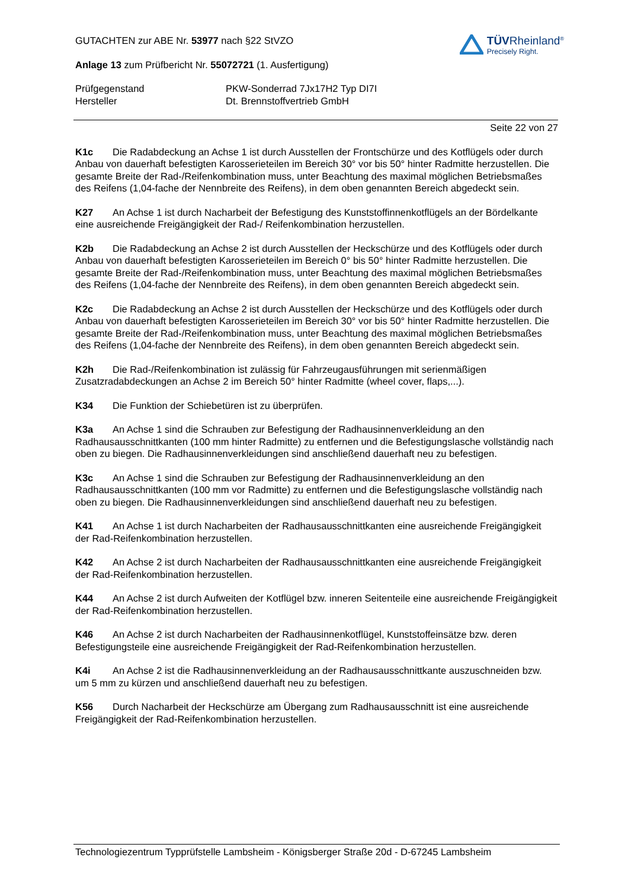GUTACHTEN zur ABE Nr. 53977 nach §22 StVZO
Anlage 13 zum Prüfbericht Nr. 55072721 (1. Ausfertigung)
TÜVRheinland<sup>®</sup>
Precisely Right.
Prüfgegenstand
Hersteller
PKW-Sonderrad 7Jx17H2 Typ DI7I
Dt. Brennstoffvertrieb GmbH
Seite 22 von 27
K1c Die Radabdeckung an Achse 1 ist durch Ausstellen der Frontschürze und des Kotflügels oder durch Anbau von dauerhaft befestigten Karosserieteilen im Bereich 30° vor bis 50° hinter Radmitte herzustellen. Die gesamte Breite der Rad-/Reifenkombination muss, unter Beachtung des maximal möglichen Betriebsmaßes des Reifens (1,04-fache der Nennbreite des Reifens), in dem oben genannten Bereich abgedeckt sein.
K27 An Achse 1 ist durch Nacharbeit der Befestigung des Kunststoffinnenkotflügels an der Bördelkante eine ausreichende Freigängigkeit der Rad-/ Reifenkombination herzustellen.
K2b Die Radabdeckung an Achse 2 ist durch Ausstellen der Heckschürze und des Kotflügels oder durch Anbau von dauerhaft befestigten Karosserieteilen im Bereich 0° bis 50° hinter Radmitte herzustellen. Die gesamte Breite der Rad-/Reifenkombination muss, unter Beachtung des maximal möglichen Betriebsmaßes des Reifens (1,04-fache der Nennbreite des Reifens), in dem oben genannten Bereich abgedeckt sein.
K2c Die Radabdeckung an Achse 2 ist durch Ausstellen der Heckschürze und des Kotflügels oder durch Anbau von dauerhaft befestigten Karosserieteilen im Bereich 30° vor bis 50° hinter Radmitte herzustellen. Die gesamte Breite der Rad-/Reifenkombination muss, unter Beachtung des maximal möglichen Betriebsmaßes des Reifens (1,04-fache der Nennbreite des Reifens), in dem oben genannten Bereich abgedeckt sein.
K2h Die Rad-/Reifenkombination ist zulässig für Fahrzeugausführungen mit serienmäßigen Zusatzradabdeckungen an Achse 2 im Bereich 50° hinter Radmitte (wheel cover, flaps,...).
K34 Die Funktion der Schiebetüren ist zu überprüfen.
K3a An Achse 1 sind die Schrauben zur Befestigung der Radhausinnenverkleidung an den Radhausausschnittkanten (100 mm hinter Radmitte) zu entfernen und die Befestigungslasche vollständig nach oben zu biegen. Die Radhausinnenverkleidungen sind anschließend dauerhaft neu zu befestigen.
K3c An Achse 1 sind die Schrauben zur Befestigung der Radhausinnenverkleidung an den Radhausausschnittkanten (100 mm vor Radmitte) zu entfernen und die Befestigungslasche vollständig nach oben zu biegen. Die Radhausinnenverkleidungen sind anschließend dauerhaft neu zu befestigen.
K41 An Achse 1 ist durch Nacharbeiten der Radhausausschnittkanten eine ausreichende Freigängigkeit der Rad-Reifenkombination herzustellen.
K42 An Achse 2 ist durch Nacharbeiten der Radhausausschnittkanten eine ausreichende Freigängigkeit der Rad-Reifenkombination herzustellen.
K44 An Achse 2 ist durch Aufweiten der Kotflügel bzw. inneren Seitenteile eine ausreichende Freigängigkeit der Rad-Reifenkombination herzustellen.
K46 An Achse 2 ist durch Nacharbeiten der Radhausinnenkotflügel, Kunststoffeinsätze bzw. deren Befestigungsteile eine ausreichende Freigängigkeit der Rad-Reifenkombination herzustellen.
K4i An Achse 2 ist die Radhausinnenverkleidung an der Radhausausschnittkante auszuschneiden bzw. um 5 mm zu kürzen und anschließend dauerhaft neu zu befestigen.
K56 Durch Nacharbeit der Heckschürze am Übergang zum Radhausausschnitt ist eine ausreichende Freigängigkeit der Rad-Reifenkombination herzustellen.
Technologiezentrum Typprüfstelle Lambsheim - Königsberger Straße 20d - D-67245 Lambsheim